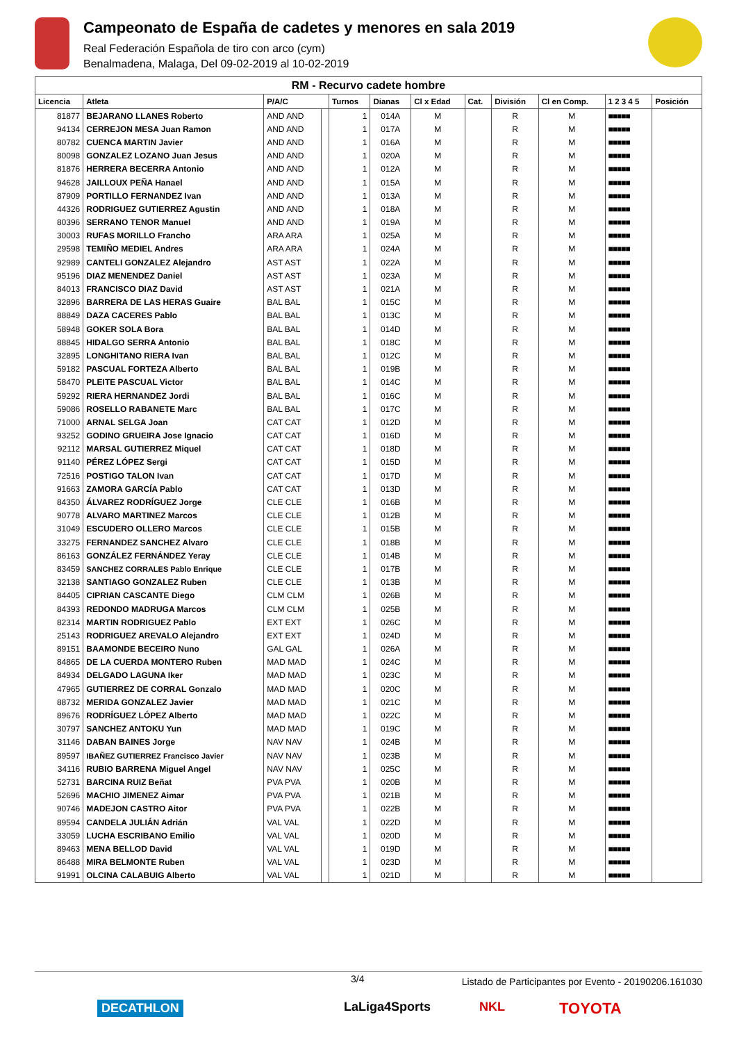Campeonato de España de cadetes y menores en sala 2019
Real Federación Española de tiro con arco (cym)
Benalmadena, Malaga, Del 09-02-2019 al 10-02-2019
| RM - Recurvo cadete hombre | | | | | | | | | | | |
| Licencia | Atleta | P/A/C | | Turnos | Dianas | Cl x Edad | Cat. | División | Cl en Comp. | 1 2 3 4 5 | Posición |
| 81877 | BEJARANO LLANES Roberto | AND AND | | 1 | 014A | M | | R | M | ■■■■■ | |
| 94134 | CERREJON MESA Juan Ramon | AND AND | | 1 | 017A | M | | R | M | ■■■■■ | |
| 80782 | CUENCA MARTIN Javier | AND AND | | 1 | 016A | M | | R | M | ■■■■■ | |
| 80098 | GONZALEZ LOZANO Juan Jesus | AND AND | | 1 | 020A | M | | R | M | ■■■■■ | |
| 81876 | HERRERA BECERRA Antonio | AND AND | | 1 | 012A | M | | R | M | ■■■■■ | |
| 94628 | JAILLOUX PEÑA Hanael | AND AND | | 1 | 015A | M | | R | M | ■■■■■ | |
| 87909 | PORTILLO FERNANDEZ Ivan | AND AND | | 1 | 013A | M | | R | M | ■■■■■ | |
| 44326 | RODRIGUEZ GUTIERREZ Agustin | AND AND | | 1 | 018A | M | | R | M | ■■■■■ | |
| 80396 | SERRANO TENOR Manuel | AND AND | | 1 | 019A | M | | R | M | ■■■■■ | |
| 30003 | RUFAS MORILLO Francho | ARA ARA | | 1 | 025A | M | | R | M | ■■■■■ | |
| 29598 | TEMIÑO MEDIEL Andres | ARA ARA | | 1 | 024A | M | | R | M | ■■■■■ | |
| 92989 | CANTELI GONZALEZ Alejandro | AST AST | | 1 | 022A | M | | R | M | ■■■■■ | |
| 95196 | DIAZ MENENDEZ Daniel | AST AST | | 1 | 023A | M | | R | M | ■■■■■ | |
| 84013 | FRANCISCO DIAZ David | AST AST | | 1 | 021A | M | | R | M | ■■■■■ | |
| 32896 | BARRERA DE LAS HERAS Guaire | BAL BAL | | 1 | 015C | M | | R | M | ■■■■■ | |
| 88849 | DAZA CACERES Pablo | BAL BAL | | 1 | 013C | M | | R | M | ■■■■■ | |
| 58948 | GOKER SOLA Bora | BAL BAL | | 1 | 014D | M | | R | M | ■■■■■ | |
| 88845 | HIDALGO SERRA Antonio | BAL BAL | | 1 | 018C | M | | R | M | ■■■■■ | |
| 32895 | LONGHITANO RIERA Ivan | BAL BAL | | 1 | 012C | M | | R | M | ■■■■■ | |
| 59182 | PASCUAL FORTEZA Alberto | BAL BAL | | 1 | 019B | M | | R | M | ■■■■■ | |
| 58470 | PLEITE PASCUAL Victor | BAL BAL | | 1 | 014C | M | | R | M | ■■■■■ | |
| 59292 | RIERA HERNANDEZ Jordi | BAL BAL | | 1 | 016C | M | | R | M | ■■■■■ | |
| 59086 | ROSELLO RABANETE Marc | BAL BAL | | 1 | 017C | M | | R | M | ■■■■■ | |
| 71000 | ARNAL SELGA Joan | CAT CAT | | 1 | 012D | M | | R | M | ■■■■■ | |
| 93252 | GODINO GRUEIRA Jose Ignacio | CAT CAT | | 1 | 016D | M | | R | M | ■■■■■ | |
| 92112 | MARSAL GUTIERREZ Miquel | CAT CAT | | 1 | 018D | M | | R | M | ■■■■■ | |
| 91140 | PÉREZ LÓPEZ Sergi | CAT CAT | | 1 | 015D | M | | R | M | ■■■■■ | |
| 72516 | POSTIGO TALON Ivan | CAT CAT | | 1 | 017D | M | | R | M | ■■■■■ | |
| 91663 | ZAMORA GARCÍA Pablo | CAT CAT | | 1 | 013D | M | | R | M | ■■■■■ | |
| 84350 | ÁLVAREZ RODRÍGUEZ Jorge | CLE CLE | | 1 | 016B | M | | R | M | ■■■■■ | |
| 90778 | ALVARO MARTINEZ Marcos | CLE CLE | | 1 | 012B | M | | R | M | ■■■■■ | |
| 31049 | ESCUDERO OLLERO Marcos | CLE CLE | | 1 | 015B | M | | R | M | ■■■■■ | |
| 33275 | FERNANDEZ SANCHEZ Alvaro | CLE CLE | | 1 | 018B | M | | R | M | ■■■■■ | |
| 86163 | GONZÁLEZ FERNÁNDEZ Yeray | CLE CLE | | 1 | 014B | M | | R | M | ■■■■■ | |
| 83459 | SANCHEZ CORRALES Pablo Enrique | CLE CLE | | 1 | 017B | M | | R | M | ■■■■■ | |
| 32138 | SANTIAGO GONZALEZ Ruben | CLE CLE | | 1 | 013B | M | | R | M | ■■■■■ | |
| 84405 | CIPRIAN CASCANTE Diego | CLM CLM | | 1 | 026B | M | | R | M | ■■■■■ | |
| 84393 | REDONDO MADRUGA Marcos | CLM CLM | | 1 | 025B | M | | R | M | ■■■■■ | |
| 82314 | MARTIN RODRIGUEZ Pablo | EXT EXT | | 1 | 026C | M | | R | M | ■■■■■ | |
| 25143 | RODRIGUEZ AREVALO Alejandro | EXT EXT | | 1 | 024D | M | | R | M | ■■■■■ | |
| 89151 | BAAMONDE BECEIRO Nuno | GAL GAL | | 1 | 026A | M | | R | M | ■■■■■ | |
| 84865 | DE LA CUERDA MONTERO Ruben | MAD MAD | | 1 | 024C | M | | R | M | ■■■■■ | |
| 84934 | DELGADO LAGUNA Iker | MAD MAD | | 1 | 023C | M | | R | M | ■■■■■ | |
| 47965 | GUTIERREZ DE CORRAL Gonzalo | MAD MAD | | 1 | 020C | M | | R | M | ■■■■■ | |
| 88732 | MERIDA GONZALEZ Javier | MAD MAD | | 1 | 021C | M | | R | M | ■■■■■ | |
| 89676 | RODRÍGUEZ LÓPEZ Alberto | MAD MAD | | 1 | 022C | M | | R | M | ■■■■■ | |
| 30797 | SANCHEZ ANTOKU Yun | MAD MAD | | 1 | 019C | M | | R | M | ■■■■■ | |
| 31146 | DABAN BAINES Jorge | NAV NAV | | 1 | 024B | M | | R | M | ■■■■■ | |
| 89597 | IBAÑEZ GUTIERREZ Francisco Javier | NAV NAV | | 1 | 023B | M | | R | M | ■■■■■ | |
| 34116 | RUBIO BARRENA Miguel Angel | NAV NAV | | 1 | 025C | M | | R | M | ■■■■■ | |
| 52731 | BARCINA RUIZ Beñat | PVA PVA | | 1 | 020B | M | | R | M | ■■■■■ | |
| 52696 | MACHIO JIMENEZ Aimar | PVA PVA | | 1 | 021B | M | | R | M | ■■■■■ | |
| 90746 | MADEJON CASTRO Aitor | PVA PVA | | 1 | 022B | M | | R | M | ■■■■■ | |
| 89594 | CANDELA JULIÁN Adrián | VAL VAL | | 1 | 022D | M | | R | M | ■■■■■ | |
| 33059 | LUCHA ESCRIBANO Emilio | VAL VAL | | 1 | 020D | M | | R | M | ■■■■■ | |
| 89463 | MENA BELLOD David | VAL VAL | | 1 | 019D | M | | R | M | ■■■■■ | |
| 86488 | MIRA BELMONTE Ruben | VAL VAL | | 1 | 023D | M | | R | M | ■■■■■ | |
| 91991 | OLCINA CALABUIG Alberto | VAL VAL | | 1 | 021D | M | | R | M | ■■■■■ | |
3/4 Listado de Participantes por Evento - 20190206.161030
DECATHLON LaLiga4Sports NKL TOYOTA